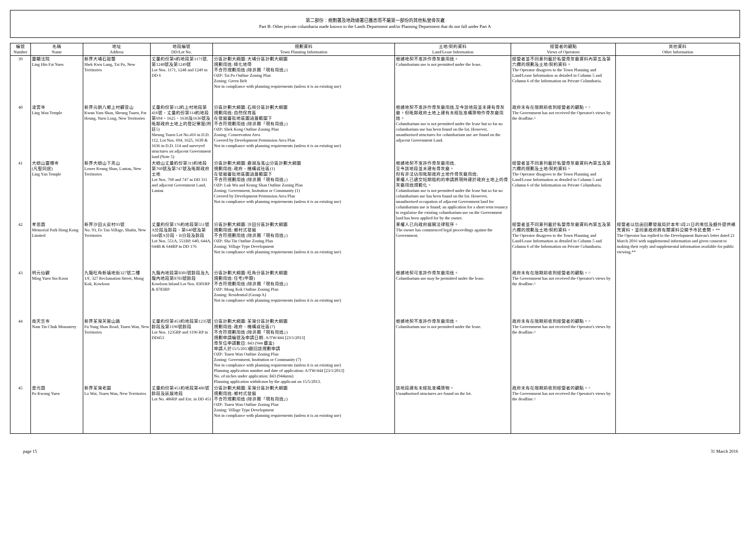第二部份：規劃署及地政總署已獲悉而不屬第一部份的其他私營骨灰龕
Part B: Other private columbaria made known to the Lands Department and/or Planning Department that do not fall under Part A
| 編號 Number | 名稱 Name | 地址 Address | 地段編號 DD/Lot No. | 規劃資料 Town Planning Information | 土地/契約資料 Land/Lease Information | 經營者的觀點 Views of Operators | 其他資料 Other Information |
| --- | --- | --- | --- | --- | --- | --- | --- |
| 39 | 靈顯法院 Ling Hin Fat Yuen | 新界大埔石鼓壟 Shek Kwu Lung, Tai Po, New Territories | 丈量約份第6約地段第1171號,第1248號及第1249號 Lot Nos. 1171, 1248 and 1249 in DD 6 | 分區計劃大綱圖: 大埔分區計劃大綱圖 規劃用途: 綠化地帶 不合符規劃用途 (除非屬「現有用途」) OZP: Tai Po Outline Zoning Plan Zoning: Green Belt Not in compliance with planning requirements (unless it is an existing use) | 根據地契不准許作骨灰龕用途。 Columbarium use is not permitted under the lease. | 經營者並不同意列載於私營骨灰龕資料內第五及第六欄的規劃及土地/契約資料。 The Operator disagrees to the Town Planning and Land/Lease Information as detailed in Column 5 and Column 6 of the Information on Private Columbaria. | |
| 40 | 凌雲寺 Ling Wan Temple | 新界元朗八鄉上村觀音山 Kwun Yam Shan, Sheung Tsuen, Pat Heung, Yuen Long, New Territories | 丈量約份第112約上村地段第416號、丈量約份第114約地段第694、1625、1630及1636號及毗鄰政府土地上的登記寮屋(附註5) Sheung Tsuen Lot No.416 in D.D. 112, Lot Nos. 694, 1625, 1630 & 1636 in D.D. 114 and surveyed structures on adjacent Government land (Note 5) | 分區計劃大綱圖: 石崗分區計劃大綱圖 規劃用途: 自然保育區 在發展審批地區圖涵蓋範圍下 不合符規劃用途 (除非屬「現有用途」) OZP: Shek Kong Outline Zoning Plan Zoning: Conservation Area Covered by Development Permission Area Plan Not in compliance with planning requirements (unless it is an existing use) | 根據地契不准許作骨灰龕用途,至今該地段並未建有骨灰龕。但毗鄰政府土地上建有未經批准構築物作骨灰龕用途。 Columbarium use is not permitted under the lease but so far no columbarium use has been found on the lot. However, unauthorised structures for columbarium use are found on the adjacent Government Land. | 政府未有在限期前收到經營者的觀點。^ The Government has not received the Operator's views by the deadline.^ | |
| 41 | 大嶼山靈隱寺 (凡聖同居) Ling Yan Temple | 新界大嶼山下羌山 Lower Keung Shan, Lantau, New Territories | 大嶼山丈量約份第311約地段第760號及第747號及毗鄰政府土地 Lot Nos. 760 and 747 in DD 311 and adjacent Government Land, Lantau | 分區計劃大綱圖: 鹿湖及羗山分區計劃大綱圖 規劃用途: 政府、機構或社區(1) 在發展審批地區圖涵蓋範圍下 不合符規劃用途 (除非屬「現有用途」) OZP: Luk Wu and Keung Shan Outline Zoning Plan Zoning: Government, Insitution or Community (1) Covered by Development Permission Area Plan Not in compliance with planning requirements (unless it is an existing use) | 根據地契不准許作骨灰龕用途, 至今該地段並未建有骨灰龕。 但有非法佔用毗鄰政府土地作骨灰龕用途; 業權人已遞交短期租約的申請將現時建於政府土地上的骨灰龕用途規範化。 Columbarium use is not permitted under the lease but so far no columbarium use has been found on the lot. However, unauthorised occupation of adjacent Government land for columbarium use is found; an application for a short term tenancy to regularise the existing columbarium use on the Government land has been applied for by the owner. | 經營者並不同意列載於私營骨灰龕資料內第五及第六欄的規劃及土地/契約資料。 The Operator disagrees to the Town Planning and Land/Lease Information as detailed in Column 5 and Column 6 of the Information on Private Columbaria. | |
| 42 | 孝思園 Memorial Park Hong Kong Limited | 新界沙田火炭村93號 No. 93, Fo Tan Village, Shatin, New Territories | 丈量約份第176約地段第551號A分段及餘段、第640號及第644號A分段、B分段及餘段 Lot Nos. 551A, 551RP, 640, 644A, 644B & 644RP in DD 176 | 分區計劃大綱圖: 沙田分區計劃大綱圖 規劃用途: 鄉村式發展 不合符規劃用途 (除非屬「現有用途」) OZP: Sha Tin Outline Zoning Plan Zoning: Village Type Development Not in compliance with planning requirements (unless it is an existing use) | 業權人已向政府展開法律程序。 The owner has commenced legal proceedings against the Government. | 經營者並不同意列載於私營骨灰龕資料內第五及第六欄的規劃及土地/契約資料。 The Operator disagrees to the Town Planning and Land/Lease Information as detailed in Column 5 and Column 6 of the Information on Private Columbaria. | 經營者以信函回覆發展局於本年3月21日的來信及額外提供補充資料，並同意政府將有關資料公開予市民查閱。** The Operator has replied to the Development Bureau's letter dated 21 March 2016 with supplemental information and given consent to making their reply and supplemental information available for public viewing.** |
| 43 | 明元仙觀 Ming Yuen Sin Koon | 九龍旺角新填地街327號二樓 1/F, 327 Reclamation Street, Mong Kok, Kowloon | 九龍內地段第8301號餘段及九龍內地段第8783號餘段 Kowloon Inland Lot Nos. 8301RP & 8783RP | 分區計劃大綱圖: 旺角分區計劃大綱圖 規劃用途: 住宅(甲類) 不合符規劃用途 (除非屬「現有用途」) OZP: Mong Kok Outline Zoning Plan Zoning: Residential (Group A) Not in compliance with planning requirements (unless it is an existing use) | 根據地契可准許作骨灰龕用途。 Columbarium use may be permitted under the lease. | 政府未有在限期前收到經營者的觀點。^ The Government has not received the Operator's views by the deadline.^ | |
| 44 | 南天竺寺 Nam Tin Chuk Monastery | 新界荃灣芙蓉山路 Fu Yung Shan Road, Tsuen Wan, New Territories | 丈量約份第453約地段第1235號餘段及第1196號餘段 Lot Nos. 1235RP and 1196 RP in DD453 | 分區計劃大綱圖: 荃灣分區計劃大綱圖 規劃用途: 政府、機構或社區(7) 不合符規劃用途 (除非屬「現有用途」) 規劃申請編號及申請日期: A/TW/444 [23/1/2013] 骨灰位申請數目: 843 (944 甕盅) 申請人於15/5/2013撤回該規劃申請 OZP: Tsuen Wan Outline Zoning Plan Zoning: Government, Institution or Community (7) Not in compliance with planning requirements (unless it is an existing use) Planning application number and date of application: A/TW/444 [23/1/2013] No. of niches under application: 843 (944urns) Planning application withdrawn by the applicant on 15/5/2013. | 根據地契不准許作骨灰龕用途。 Columbarium use is not permitted under the lease. | 政府未有在限期前收到經營者的觀點。^ The Government has not received the Operator's views by the deadline.^ | |
| 45 | 普光園 Po Kwong Yuen | 新界荃灣老圍 Lo Wai, Tsuen Wan, New Territories | 丈量約份第451約地段第486號餘段及延展地段 Lot No. 486RP and Ext. in DD 451 | 分區計劃大綱圖: 荃灣分區計劃大綱圖 規劃用途: 鄉村式發展 不合符規劃用途 (除非屬「現有用途」) OZP: Tsuen Wan Outline Zoning Plan Zoning: Village Type Development Not in compliance with planning requirements (unless it is an existing use) | 該地段建有未經批准構築物。 Unauthorised structures are found on the lot. | 政府未有在限期前收到經營者的觀點。^ The Government has not received the Operator's views by the deadline.^ | |
page 15 31 March 2016